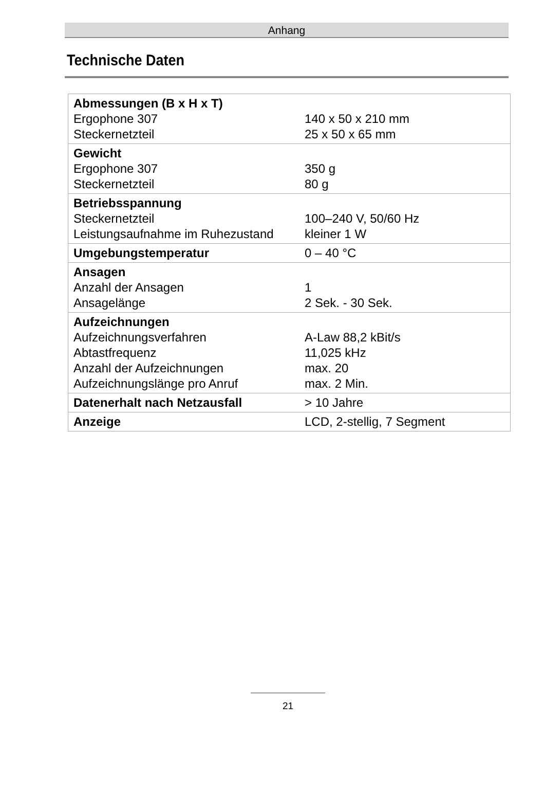Anhang
Technische Daten
| Abmessungen (B x H x T) Ergophone 307 Steckernetzteil | 140 x 50 x 210 mm 25 x 50 x 65 mm |
| Gewicht Ergophone 307 Steckernetzteil | 350 g 80 g |
| Betriebsspannung Steckernetzteil Leistungsaufnahme im Ruhezustand | 100–240 V, 50/60 Hz kleiner 1 W |
| Umgebungstemperatur | 0 – 40 °C |
| Ansagen Anzahl der Ansagen Ansagelänge | 1 2 Sek. - 30 Sek. |
| Aufzeichnungen Aufzeichnungsverfahren Abtastfrequenz Anzahl der Aufzeichnungen Aufzeichnungslänge pro Anruf | A-Law 88,2 kBit/s 11,025 kHz max. 20 max. 2 Min. |
| Datenerhalt nach Netzausfall | > 10 Jahre |
| Anzeige | LCD, 2-stellig, 7 Segment |
21